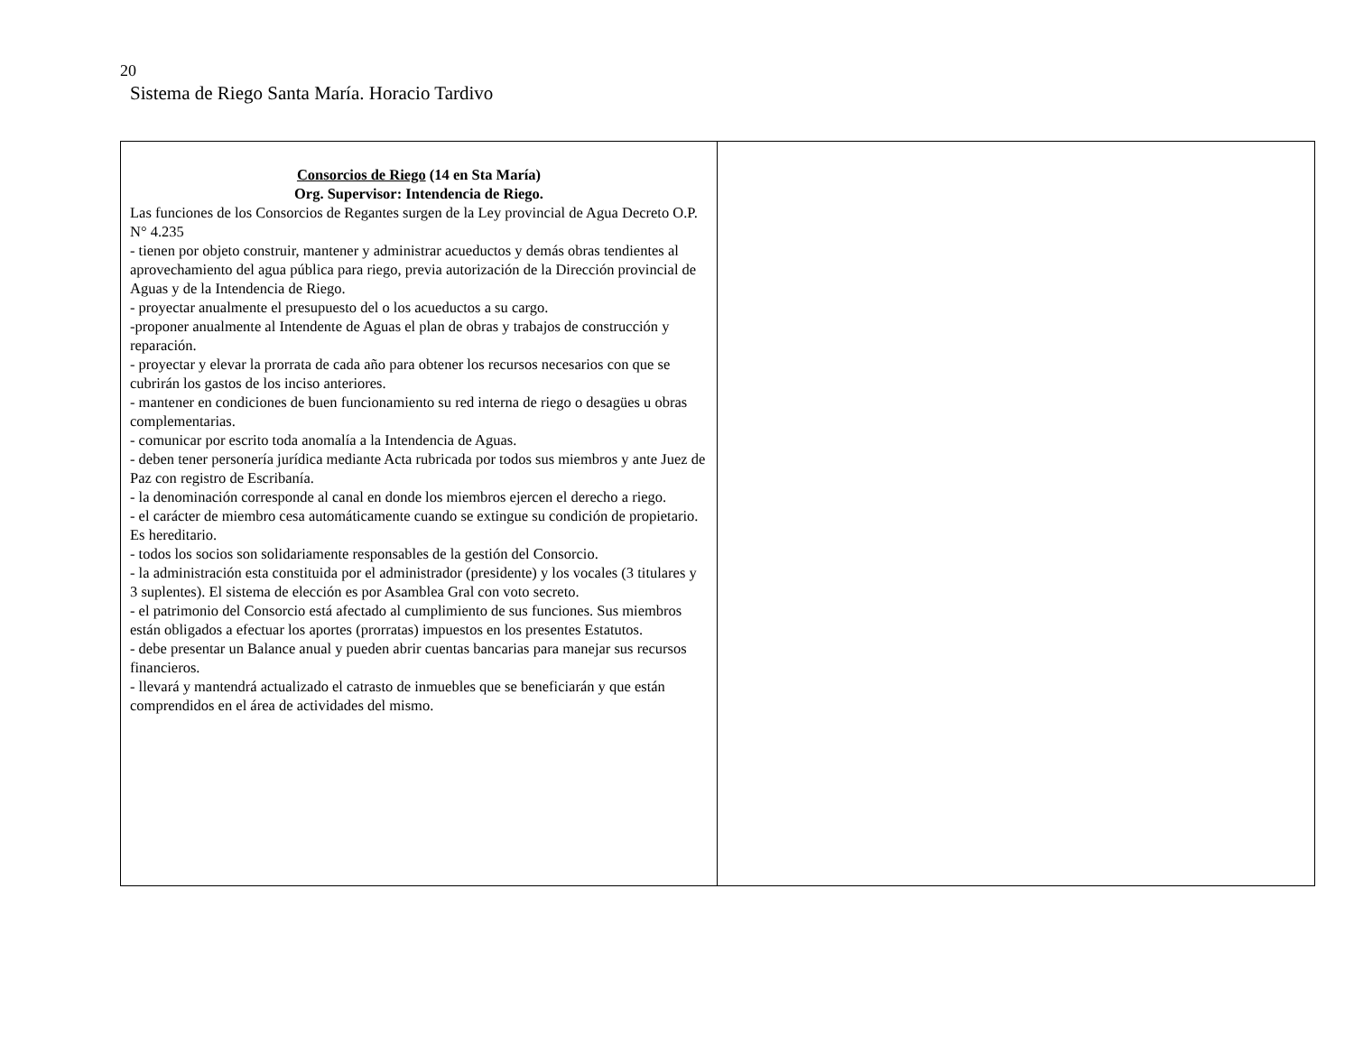20
Sistema de Riego Santa María. Horacio Tardivo
| Consorcios de Riego (14 en Sta María) Org. Supervisor: Intendencia de Riego. Las funciones de los Consorcios de Regantes surgen de la Ley provincial de Agua Decreto O.P. N° 4.235 - tienen por objeto construir, mantener y administrar acueductos y demás obras tendientes al aprovechamiento del agua pública para riego, previa autorización de la Dirección provincial de Aguas y de la Intendencia de Riego. - proyectar anualmente el presupuesto del o los acueductos a su cargo. -proponer anualmente al Intendente de Aguas el plan de obras y trabajos de construcción y reparación. - proyectar y elevar la prorrata de cada año para obtener los recursos necesarios con que se cubrirán los gastos de los inciso anteriores. - mantener en condiciones de buen funcionamiento su red interna de riego o desagües u obras complementarias. - comunicar por escrito toda anomalía a la Intendencia de Aguas. - deben tener personería jurídica mediante Acta rubricada por todos sus miembros y ante Juez de Paz con registro de Escribanía. - la denominación corresponde al canal en donde los miembros ejercen el derecho a riego. - el carácter de miembro cesa automáticamente cuando se extingue su condición de propietario. Es hereditario. - todos los socios son solidariamente responsables de la gestión del Consorcio. - la administración esta constituida por el administrador (presidente) y los vocales (3 titulares y 3 suplentes). El sistema de elección es por Asamblea Gral con voto secreto. - el patrimonio del Consorcio está afectado al cumplimiento de sus funciones. Sus miembros están obligados a efectuar los aportes (prorratas) impuestos en los presentes Estatutos. - debe presentar un Balance anual y pueden abrir cuentas bancarias para manejar sus recursos financieros. - llevará y mantendrá actualizado el catrasto de inmuebles que se beneficiarán y que están comprendidos en el área de actividades del mismo. | |